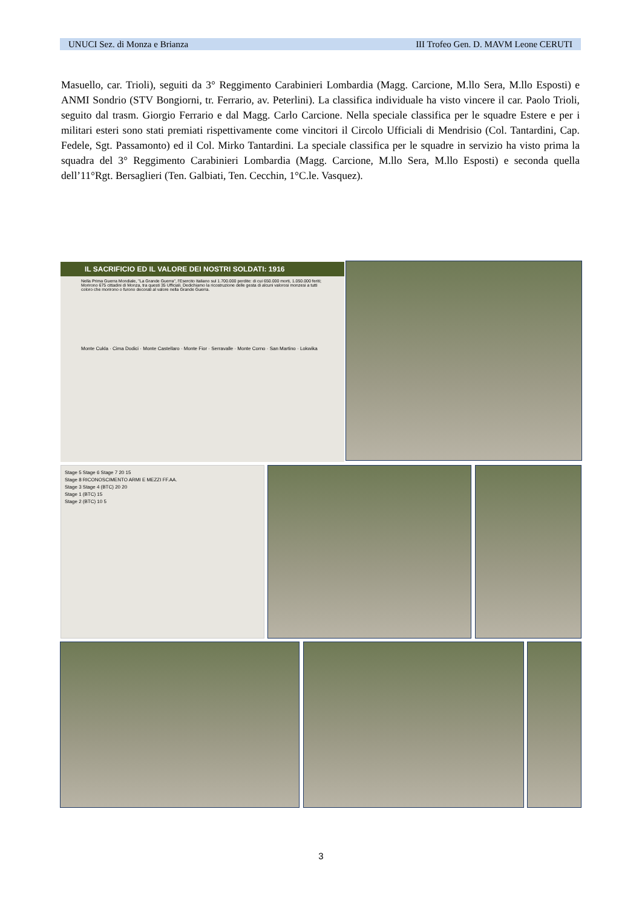UNUCI Sez. di Monza e Brianza III Trofeo Gen. D. MAVM Leone CERUTI
Masuello, car. Trioli), seguiti da 3° Reggimento Carabinieri Lombardia (Magg. Carcione, M.llo Sera, M.llo Esposti) e ANMI Sondrio (STV Bongiorni, tr. Ferrario, av. Peterlini). La classifica individuale ha visto vincere il car. Paolo Trioli, seguito dal trasm. Giorgio Ferrario e dal Magg. Carlo Carcione. Nella speciale classifica per le squadre Estere e per i militari esteri sono stati premiati rispettivamente come vincitori il Circolo Ufficiali di Mendrisio (Col. Tantardini, Cap. Fedele, Sgt. Passamonto) ed il Col. Mirko Tantardini. La speciale classifica per le squadre in servizio ha visto prima la squadra del 3° Reggimento Carabinieri Lombardia (Magg. Carcione, M.llo Sera, M.llo Esposti) e seconda quella dell’11°Rgt. Bersaglieri (Ten. Galbiati, Ten. Cecchin, 1°C.le. Vasquez).
IL SACRIFICIO ED IL VALORE DEI NOSTRI SOLDATI: 1916
Nella Prima Guerra Mondiale, "La Grande Guerra", l'Esercito Italiano sul 1.700.000 perdite: di cui 650.000 morti, 1.050.000 feriti; Morirono 675 cittadini di Monza, tra questi 35 Ufficiali. Dedichiamo la ricostruzione delle gesta di alcuni valorosi monzesi a tutti coloro che morirono o furono decorati al valore nella Grande Guerra.
Monte Cukla · Cima Dodici · Monte Castellaro · Monte Fior · Serravalle · Monte Corno · San Martino · Lokwika
Stage 5 Stage 6 Stage 7 20 15
Stage 8 RICONOSCIMENTO ARMI E MEZZI FF.AA.
Stage 3 Stage 4 (BTC) 20 20
Stage 1 (BTC) 15
Stage 2 (BTC) 10 5
3